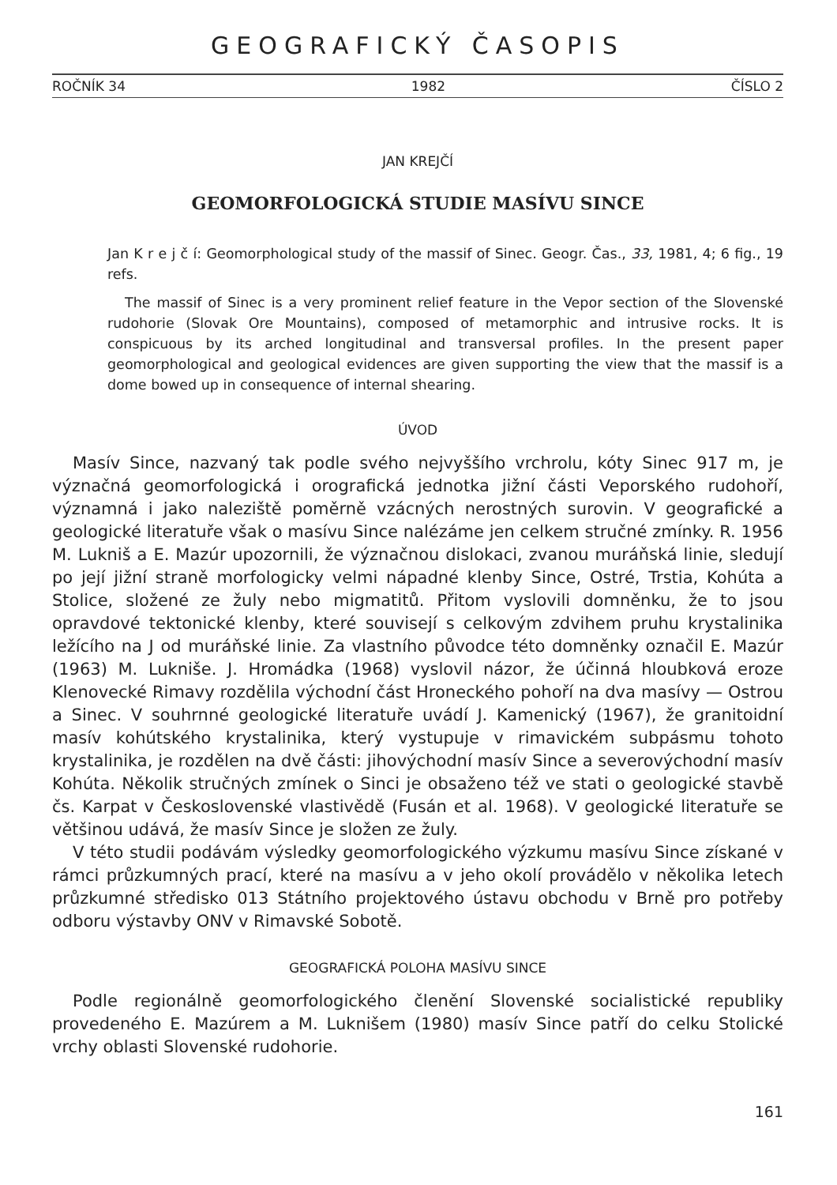GEOGRAFICKÝ ČASOPIS
ROČNÍK 34 1982 ČÍSLO 2
JAN KREJČÍ
GEOMORFOLOGICKÁ STUDIE MASÍVU SINCE
Jan K r e j č í: Geomorphological study of the massif of Sinec. Geogr. Čas., 33, 1981, 4; 6 fig., 19 refs.
The massif of Sinec is a very prominent relief feature in the Vepor section of the Slovenské rudohorie (Slovak Ore Mountains), composed of metamorphic and intrusive rocks. It is conspicuous by its arched longitudinal and transversal profiles. In the present paper geomorphological and geological evidences are given supporting the view that the massif is a dome bowed up in consequence of internal shearing.
ÚVOD
Masív Since, nazvaný tak podle svého nejvyššího vrchrolu, kóty Sinec 917 m, je význačná geomorfologická i orografická jednotka jižní části Veporského rudohoří, významná i jako naleziště poměrně vzácných nerostných surovin. V geografické a geologické literatuře však o masívu Since nalézáme jen celkem stručné zmínky. R. 1956 M. Lukniš a E. Mazúr upozornili, že význačnou dislokaci, zvanou muráňská linie, sledují po její jižní straně morfologicky velmi nápadné klenby Since, Ostré, Trstia, Kohúta a Stolice, složené ze žuly nebo migmatitů. Přitom vyslovili domněnku, že to jsou opravdové tektonické klenby, které souvisejí s celkovým zdvihem pruhu krystalinika ležícího na J od muráňské linie. Za vlastního původce této domněnky označil E. Mazúr (1963) M. Lukniše. J. Hromádka (1968) vyslovil názor, že účinná hloubková eroze Klenovecké Rimavy rozdělila východní část Hroneckého pohoří na dva masívy — Ostrou a Sinec. V souhrnné geologické literatuře uvádí J. Kamenický (1967), že granitoidní masív kohútského krystalinika, který vystupuje v rimavickém subpásmu tohoto krystalinika, je rozdělen na dvě části: jihovýchodní masív Since a severovýchodní masív Kohúta. Několik stručných zmínek o Sinci je obsaženo též ve stati o geologické stavbě čs. Karpat v Československé vlastivědě (Fusán et al. 1968). V geologické literatuře se většinou udává, že masív Since je složen ze žuly.
V této studii podávám výsledky geomorfologického výzkumu masívu Since získané v rámci průzkumných prací, které na masívu a v jeho okolí provádělo v několika letech průzkumné středisko 013 Státního projektového ústavu obchodu v Brně pro potřeby odboru výstavby ONV v Rimavské Sobotě.
GEOGRAFICKÁ POLOHA MASÍVU SINCE
Podle regionálně geomorfologického členění Slovenské socialistické republiky provedeného E. Mazúrem a M. Luknišem (1980) masív Since patří do celku Stolické vrchy oblasti Slovenské rudohorie.
161